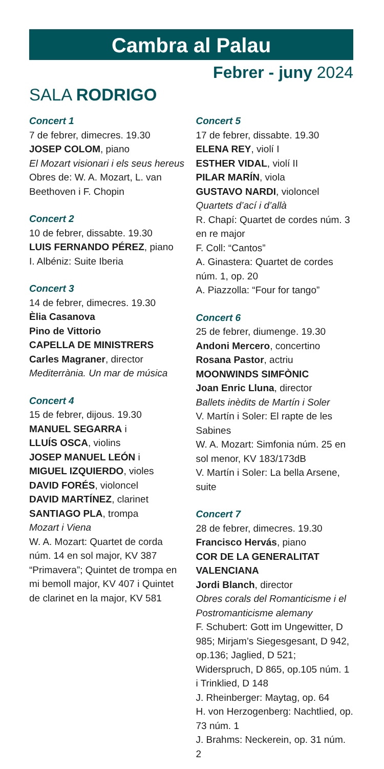Cambra al Palau
Febrer - juny 2024
SALA RODRIGO
Concert 1
7 de febrer, dimecres. 19.30
JOSEP COLOM, piano
El Mozart visionari i els seus hereus
Obres de: W. A. Mozart, L. van Beethoven i F. Chopin
Concert 2
10 de febrer, dissabte. 19.30
LUIS FERNANDO PÉREZ, piano
I. Albéniz: Suite Iberia
Concert 3
14 de febrer, dimecres. 19.30
Èlia Casanova
Pino de Vittorio
CAPELLA DE MINISTRERS
Carles Magraner, director
Mediterrània. Un mar de música
Concert 4
15 de febrer, dijous. 19.30
MANUEL SEGARRA i
LLUÍS OSCA, violins
JOSEP MANUEL LEÓN i
MIGUEL IZQUIERDO, violes
DAVID FORÉS, violoncel
DAVID MARTÍNEZ, clarinet
SANTIAGO PLA, trompa
Mozart i Viena
W. A. Mozart: Quartet de corda núm. 14 en sol major, KV 387 “Primavera”; Quintet de trompa en mi bemoll major, KV 407 i Quintet de clarinet en la major, KV 581
Concert 5
17 de febrer, dissabte. 19.30
ELENA REY, violí I
ESTHER VIDAL, violí II
PILAR MARÍN, viola
GUSTAVO NARDI, violoncel
Quartets d’ací i d’allà
R. Chapí: Quartet de cordes núm. 3 en re major
F. Coll: “Cantos”
A. Ginastera: Quartet de cordes núm. 1, op. 20
A. Piazzolla: “Four for tango”
Concert 6
25 de febrer, diumenge. 19.30
Andoni Mercero, concertino
Rosana Pastor, actriu
MOONWINDS SIMFÒNIC
Joan Enric Lluna, director
Ballets inèdits de Martín i Soler
V. Martín i Soler: El rapte de les Sabines
W. A. Mozart: Simfonia núm. 25 en sol menor, KV 183/173dB
V. Martín i Soler: La bella Arsene, suite
Concert 7
28 de febrer, dimecres. 19.30
Francisco Hervás, piano
COR DE LA GENERALITAT VALENCIANA
Jordi Blanch, director
Obres corals del Romanticisme i el Postromanticisme alemany
F. Schubert: Gott im Ungewitter, D 985; Mirjam’s Siegesgesant, D 942, op.136; Jaglied, D 521; Widerspruch, D 865, op.105 núm. 1 i Trinklied, D 148
J. Rheinberger: Maytag, op. 64
H. von Herzogenberg: Nachtlied, op. 73 núm. 1
J. Brahms: Neckerein, op. 31 núm. 2